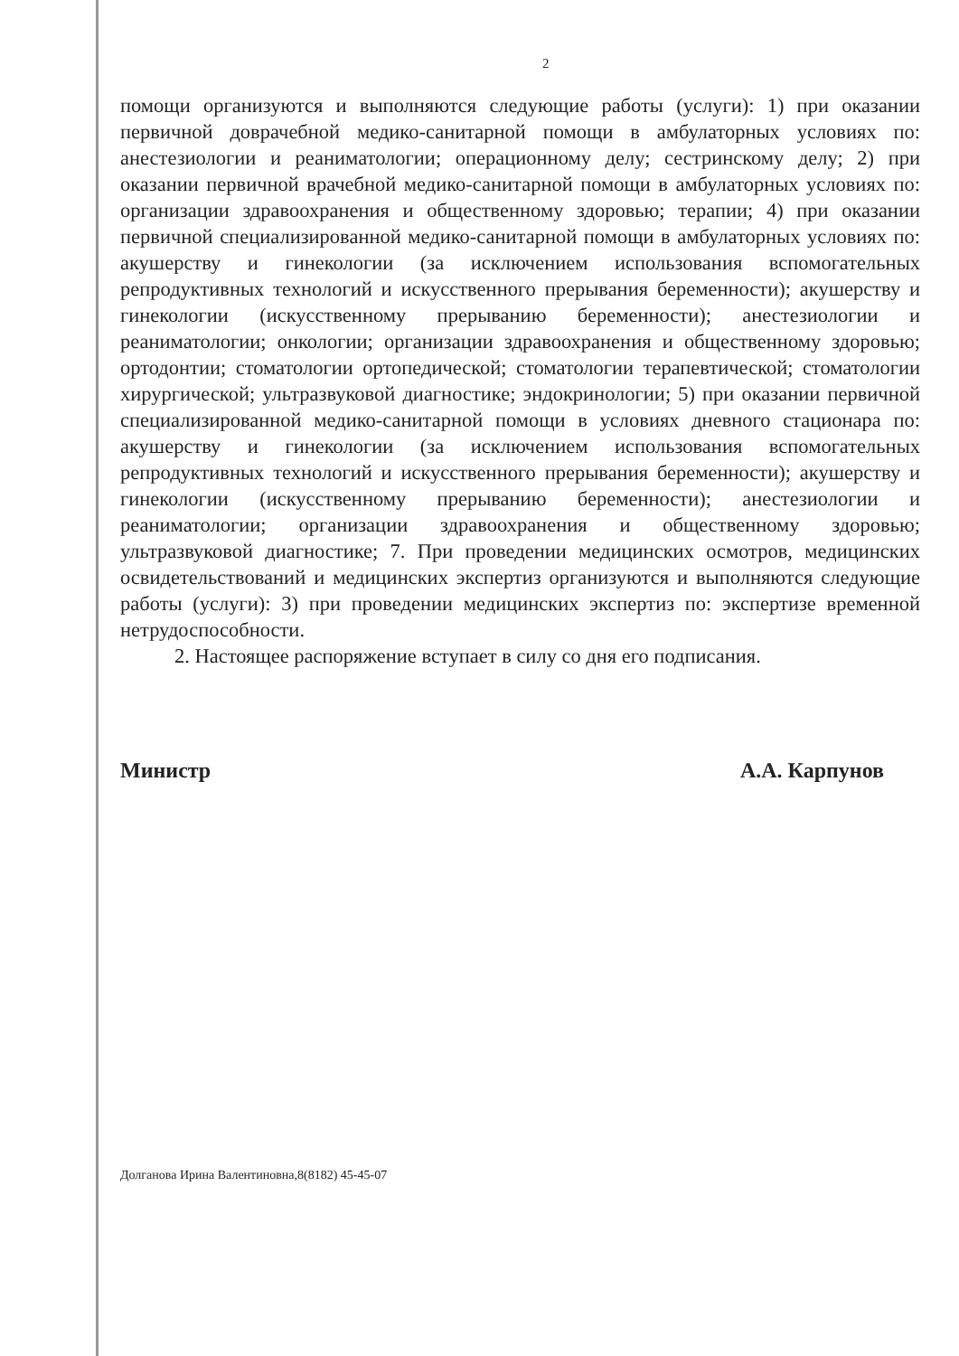2
помощи организуются и выполняются следующие работы (услуги): 1) при оказании первичной доврачебной медико-санитарной помощи в амбулаторных условиях по: анестезиологии и реаниматологии; операционному делу; сестринскому делу; 2) при оказании первичной врачебной медико-санитарной помощи в амбулаторных условиях по: организации здравоохранения и общественному здоровью; терапии; 4) при оказании первичной специализированной медико-санитарной помощи в амбулаторных условиях по: акушерству и гинекологии (за исключением использования вспомогательных репродуктивных технологий и искусственного прерывания беременности); акушерству и гинекологии (искусственному прерыванию беременности); анестезиологии и реаниматологии; онкологии; организации здравоохранения и общественному здоровью; ортодонтии; стоматологии ортопедической; стоматологии терапевтической; стоматологии хирургической; ультразвуковой диагностике; эндокринологии; 5) при оказании первичной специализированной медико-санитарной помощи в условиях дневного стационара по: акушерству и гинекологии (за исключением использования вспомогательных репродуктивных технологий и искусственного прерывания беременности); акушерству и гинекологии (искусственному прерыванию беременности); анестезиологии и реаниматологии; организации здравоохранения и общественному здоровью; ультразвуковой диагностике; 7. При проведении медицинских осмотров, медицинских освидетельствований и медицинских экспертиз организуются и выполняются следующие работы (услуги): 3) при проведении медицинских экспертиз по: экспертизе временной нетрудоспособности.
2. Настоящее распоряжение вступает в силу со дня его подписания.
Министр А.А. Карпунов
Долганова Ирина Валентиновна,8(8182) 45-45-07